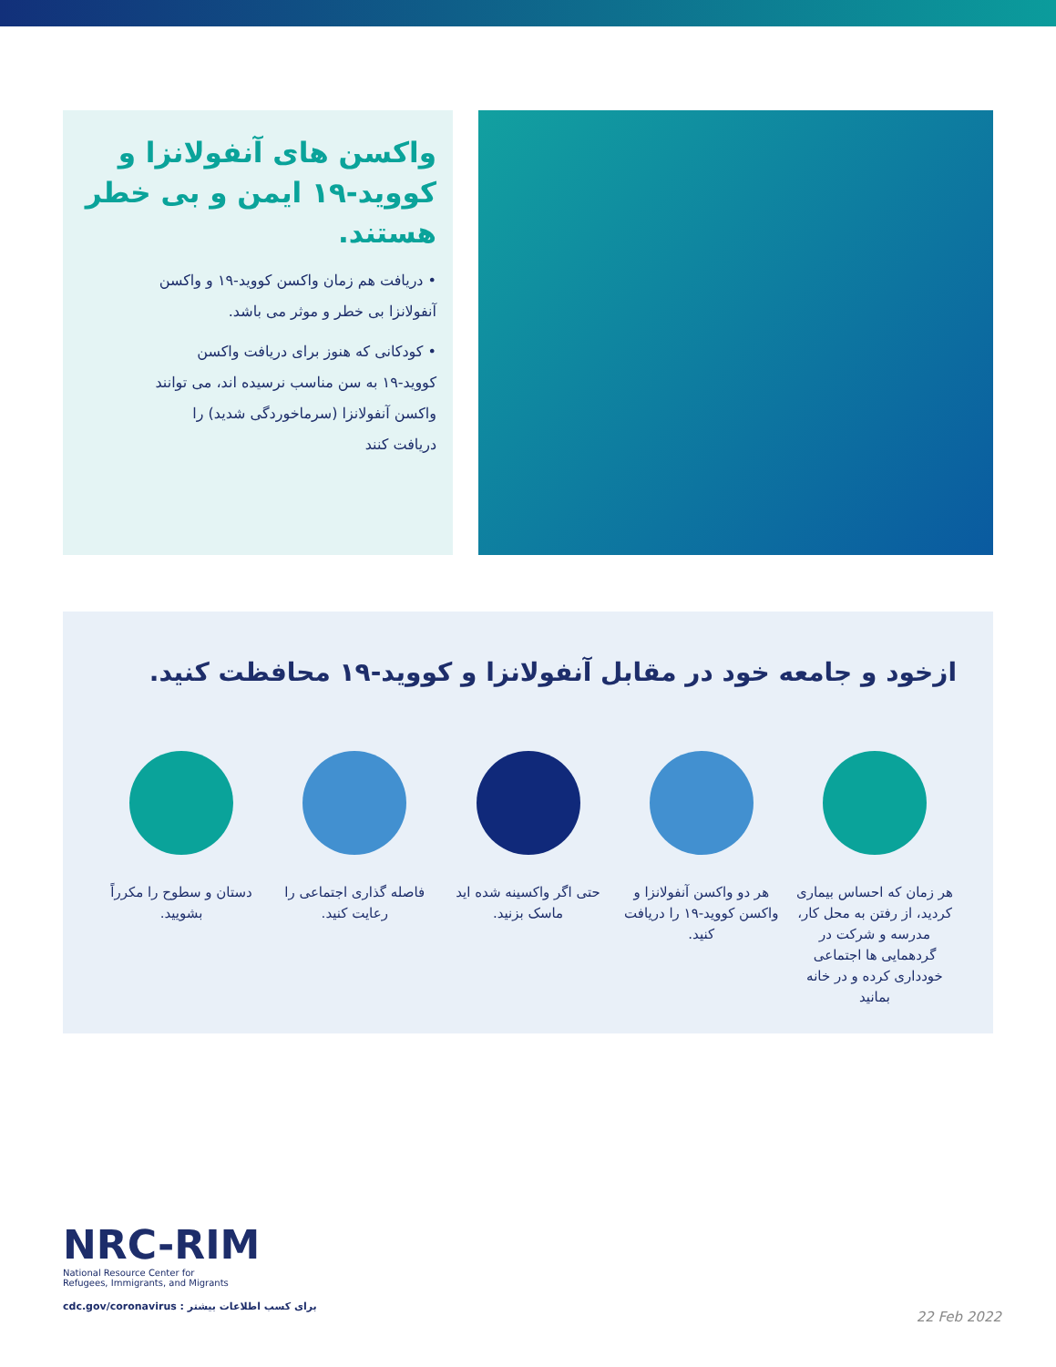واکسن های آنفولانزا و کووید-۱۹ ایمن و بی خطر هستند.
• دریافت هم زمان واکسن کووید-۱۹ و واکسن آنفولانزا بی خطر و موثر می باشد.
• کودکانی که هنوز برای دریافت واکسن کووید-۱۹ به سن مناسب نرسیده اند، می توانند واکسن آنفولانزا (سرماخوردگی شدید) را دریافت کنند
ازخود و جامعه خود در مقابل آنفولانزا و کووید-۱۹ محافظت کنید.
هر زمان که احساس بیماری کردید، از رفتن به محل کار، مدرسه و شرکت در گردهمایی ها اجتماعی خودداری کرده و در خانه بمانید
هر دو واکسن آنفولانزا و واکسن کووید-۱۹ را دریافت کنید.
حتی اگر واکسینه شده اید ماسک بزنید.
فاصله گذاری اجتماعی را رعایت کنید.
دستان و سطوح را مکرراً بشویید.
NRC-RIM
National Resource Center for
Refugees, Immigrants, and Migrants
cdc.gov/coronavirus : برای کسب اطلاعات بیشتر
22 Feb 2022